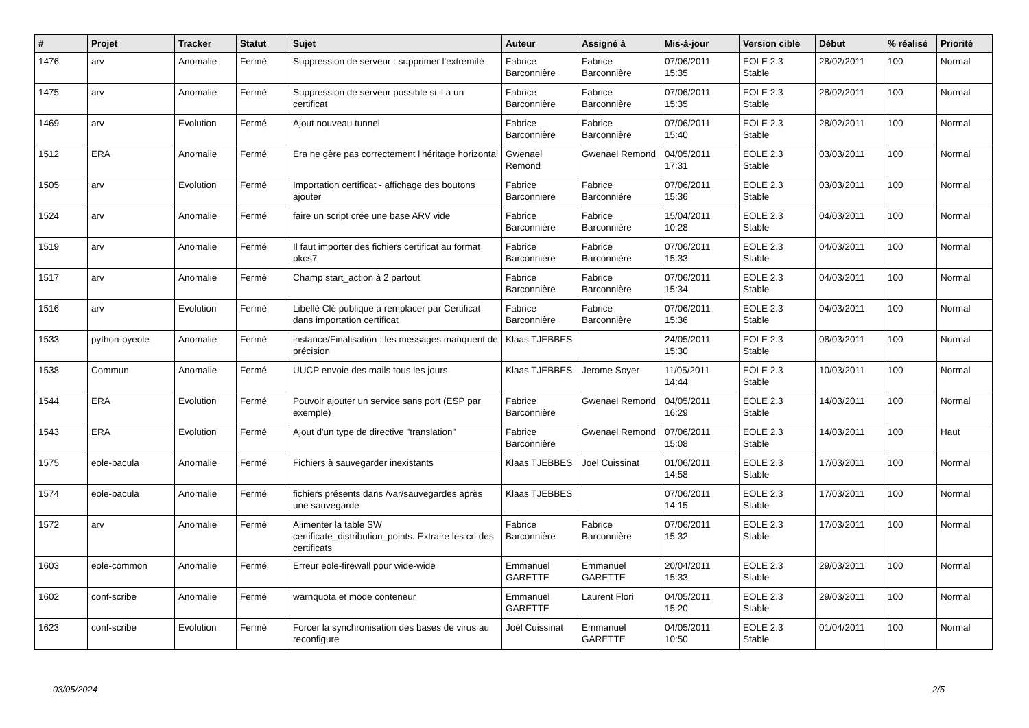| # | Projet | Tracker | Statut | Sujet | Auteur | Assigné à | Mis-à-jour | Version cible | Début | % réalisé | Priorité |
| --- | --- | --- | --- | --- | --- | --- | --- | --- | --- | --- | --- |
| 1476 | arv | Anomalie | Fermé | Suppression de serveur : supprimer l'extrémité | Fabrice Barconnière | Fabrice Barconnière | 07/06/2011 15:35 | EOLE 2.3 Stable | 28/02/2011 | 100 | Normal |
| 1475 | arv | Anomalie | Fermé | Suppression de serveur possible si il a un certificat | Fabrice Barconnière | Fabrice Barconnière | 07/06/2011 15:35 | EOLE 2.3 Stable | 28/02/2011 | 100 | Normal |
| 1469 | arv | Evolution | Fermé | Ajout nouveau tunnel | Fabrice Barconnière | Fabrice Barconnière | 07/06/2011 15:40 | EOLE 2.3 Stable | 28/02/2011 | 100 | Normal |
| 1512 | ERA | Anomalie | Fermé | Era ne gère pas correctement l'héritage horizontal | Gwenael Remond | Gwenael Remond | 04/05/2011 17:31 | EOLE 2.3 Stable | 03/03/2011 | 100 | Normal |
| 1505 | arv | Evolution | Fermé | Importation certificat - affichage des boutons ajouter | Fabrice Barconnière | Fabrice Barconnière | 07/06/2011 15:36 | EOLE 2.3 Stable | 03/03/2011 | 100 | Normal |
| 1524 | arv | Anomalie | Fermé | faire un script crée une base ARV vide | Fabrice Barconnière | Fabrice Barconnière | 15/04/2011 10:28 | EOLE 2.3 Stable | 04/03/2011 | 100 | Normal |
| 1519 | arv | Anomalie | Fermé | Il faut importer des fichiers certificat au format pkcs7 | Fabrice Barconnière | Fabrice Barconnière | 07/06/2011 15:33 | EOLE 2.3 Stable | 04/03/2011 | 100 | Normal |
| 1517 | arv | Anomalie | Fermé | Champ start_action à 2 partout | Fabrice Barconnière | Fabrice Barconnière | 07/06/2011 15:34 | EOLE 2.3 Stable | 04/03/2011 | 100 | Normal |
| 1516 | arv | Evolution | Fermé | Libellé Clé publique à remplacer par Certificat dans importation certificat | Fabrice Barconnière | Fabrice Barconnière | 07/06/2011 15:36 | EOLE 2.3 Stable | 04/03/2011 | 100 | Normal |
| 1533 | python-pyeole | Anomalie | Fermé | instance/Finalisation : les messages manquent de précision | Klaas TJEBBES | | 24/05/2011 15:30 | EOLE 2.3 Stable | 08/03/2011 | 100 | Normal |
| 1538 | Commun | Anomalie | Fermé | UUCP envoie des mails tous les jours | Klaas TJEBBES | Jerome Soyer | 11/05/2011 14:44 | EOLE 2.3 Stable | 10/03/2011 | 100 | Normal |
| 1544 | ERA | Evolution | Fermé | Pouvoir ajouter un service sans port (ESP par exemple) | Fabrice Barconnière | Gwenael Remond | 04/05/2011 16:29 | EOLE 2.3 Stable | 14/03/2011 | 100 | Normal |
| 1543 | ERA | Evolution | Fermé | Ajout d'un type de directive "translation" | Fabrice Barconnière | Gwenael Remond | 07/06/2011 15:08 | EOLE 2.3 Stable | 14/03/2011 | 100 | Haut |
| 1575 | eole-bacula | Anomalie | Fermé | Fichiers à sauvegarder inexistants | Klaas TJEBBES | Joël Cuissinat | 01/06/2011 14:58 | EOLE 2.3 Stable | 17/03/2011 | 100 | Normal |
| 1574 | eole-bacula | Anomalie | Fermé | fichiers présents dans /var/sauvegardes après une sauvegarde | Klaas TJEBBES | | 07/06/2011 14:15 | EOLE 2.3 Stable | 17/03/2011 | 100 | Normal |
| 1572 | arv | Anomalie | Fermé | Alimenter la table SW certificate_distribution_points. Extraire les crl des certificats | Fabrice Barconnière | Fabrice Barconnière | 07/06/2011 15:32 | EOLE 2.3 Stable | 17/03/2011 | 100 | Normal |
| 1603 | eole-common | Anomalie | Fermé | Erreur eole-firewall pour wide-wide | Emmanuel GARETTE | Emmanuel GARETTE | 20/04/2011 15:33 | EOLE 2.3 Stable | 29/03/2011 | 100 | Normal |
| 1602 | conf-scribe | Anomalie | Fermé | warnquota et mode conteneur | Emmanuel GARETTE | Laurent Flori | 04/05/2011 15:20 | EOLE 2.3 Stable | 29/03/2011 | 100 | Normal |
| 1623 | conf-scribe | Evolution | Fermé | Forcer la synchronisation des bases de virus au reconfigure | Joël Cuissinat | Emmanuel GARETTE | 04/05/2011 10:50 | EOLE 2.3 Stable | 01/04/2011 | 100 | Normal |
03/05/2024 2/5